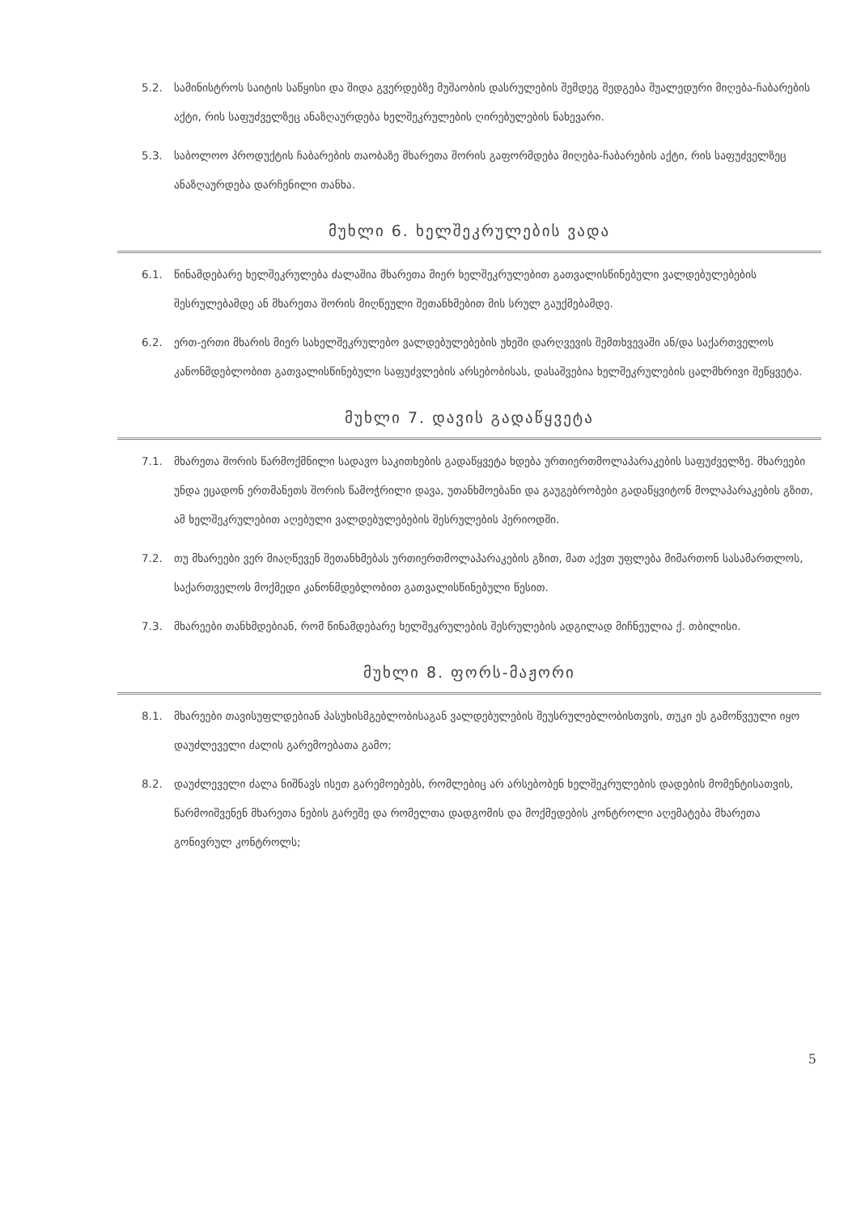5.2. სამინისტროს საიტის საწყისი და შიდა გვერდებზე მუშაობის დასრულების შემდეგ შედგება შუალედური მიღება-ჩაბარების აქტი, რის საფუძველზეც ანაზღაურდება ხელშეკრულების ღირებულების ნახევარი.
5.3. საბოლოო პროდუქტის ჩაბარების თაობაზე მხარეთა შორის გაფორმდება მიღება-ჩაბარების აქტი, რის საფუძველზეც ანაზღაურდება დარჩენილი თანხა.
მუხლი 6. ხელშეკრულების ვადა
6.1. წინამდებარე ხელშეკრულება ძალაშია მხარეთა მიერ ხელშეკრულებით გათვალისწინებული ვალდებულებების შესრულებამდე ან მხარეთა შორის მიღწეული შეთანხმებით მის სრულ გაუქმებამდე.
6.2. ერთ-ერთი მხარის მიერ სახელშეკრულებო ვალდებულებების უხეში დარღვევის შემთხვევაში ან/და საქართველოს კანონმდებლობით გათვალისწინებული საფუძვლების არსებობისას, დასაშვებია ხელშეკრულების ცალმხრივი შეწყვეტა.
მუხლი 7. დავის გადაწყვეტა
7.1. მხარეთა შორის წარმოქმნილი სადავო საკითხების გადაწყვეტა ხდება ურთიერთმოლაპარაკების საფუძველზე. მხარეები უნდა ეცადონ ერთმანეთს შორის წამოჭრილი დავა, უთანხმოებანი და გაუგებრობები გადაწყვიტონ მოლაპარაკების გზით, ამ ხელშეკრულებით აღებული ვალდებულებების შესრულების პერიოდში.
7.2. თუ მხარეები ვერ მიაღწევენ შეთანხმებას ურთიერთმოლაპარაკების გზით, მათ აქვთ უფლება მიმართონ სასამართლოს, საქართველოს მოქმედი კანონმდებლობით გათვალისწინებული წესით.
7.3. მხარეები თანხმდებიან, რომ წინამდებარე ხელშეკრულების შესრულების ადგილად მიჩნეულია ქ. თბილისი.
მუხლი 8. ფორს-მაჟორი
8.1. მხარეები თავისუფლდებიან პასუხისმგებლობისაგან ვალდებულების შეუსრულებლობისთვის, თუკი ეს გამოწვეული იყო დაუძლეველი ძალის გარემოებათა გამო;
8.2. დაუძლეველი ძალა ნიშნავს ისეთ გარემოებებს, რომლებიც არ არსებობენ ხელშეკრულების დადების მომენტისათვის, წარმოიშვენენ მხარეთა ნების გარეშე და რომელთა დადგომის და მოქმედების კონტროლი აღემატება მხარეთა გონივრულ კონტროლს;
5